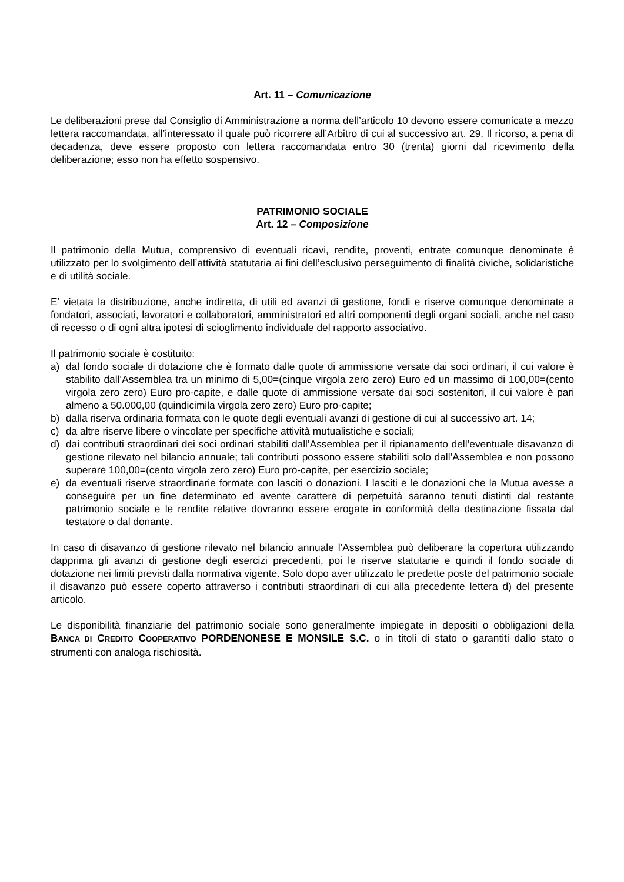Art. 11 – Comunicazione
Le deliberazioni prese dal Consiglio di Amministrazione a norma dell’articolo 10 devono essere comunicate a mezzo lettera raccomandata, all’interessato il quale può ricorrere all’Arbitro di cui al successivo art. 29. Il ricorso, a pena di decadenza, deve essere proposto con lettera raccomandata entro 30 (trenta) giorni dal ricevimento della deliberazione; esso non ha effetto sospensivo.
PATRIMONIO SOCIALE
Art. 12 – Composizione
Il patrimonio della Mutua, comprensivo di eventuali ricavi, rendite, proventi, entrate comunque denominate è utilizzato per lo svolgimento dell’attività statutaria ai fini dell’esclusivo perseguimento di finalità civiche, solidaristiche e di utilità sociale.
E’ vietata la distribuzione, anche indiretta, di utili ed avanzi di gestione, fondi e riserve comunque denominate a fondatori, associati, lavoratori e collaboratori, amministratori ed altri componenti degli organi sociali, anche nel caso di recesso o di ogni altra ipotesi di scioglimento individuale del rapporto associativo.
Il patrimonio sociale è costituito:
a) dal fondo sociale di dotazione che è formato dalle quote di ammissione versate dai soci ordinari, il cui valore è stabilito dall’Assemblea tra un minimo di 5,00=(cinque virgola zero zero) Euro ed un massimo di 100,00=(cento virgola zero zero) Euro pro-capite, e dalle quote di ammissione versate dai soci sostenitori, il cui valore è pari almeno a 50.000,00 (quindicimila virgola zero zero) Euro pro-capite;
b) dalla riserva ordinaria formata con le quote degli eventuali avanzi di gestione di cui al successivo art. 14;
c) da altre riserve libere o vincolate per specifiche attività mutualistiche e sociali;
d) dai contributi straordinari dei soci ordinari stabiliti dall’Assemblea per il ripianamento dell’eventuale disavanzo di gestione rilevato nel bilancio annuale; tali contributi possono essere stabiliti solo dall’Assemblea e non possono superare 100,00=(cento virgola zero zero) Euro pro-capite, per esercizio sociale;
e) da eventuali riserve straordinarie formate con lasciti o donazioni. I lasciti e le donazioni che la Mutua avesse a conseguire per un fine determinato ed avente carattere di perpetuità saranno tenuti distinti dal restante patrimonio sociale e le rendite relative dovranno essere erogate in conformità della destinazione fissata dal testatore o dal donante.
In caso di disavanzo di gestione rilevato nel bilancio annuale l’Assemblea può deliberare la copertura utilizzando dapprima gli avanzi di gestione degli esercizi precedenti, poi le riserve statutarie e quindi il fondo sociale di dotazione nei limiti previsti dalla normativa vigente. Solo dopo aver utilizzato le predette poste del patrimonio sociale il disavanzo può essere coperto attraverso i contributi straordinari di cui alla precedente lettera d) del presente articolo.
Le disponibilità finanziarie del patrimonio sociale sono generalmente impiegate in depositi o obbligazioni della BANCA DI CREDITO COOPERATIVO PORDENONESE E MONSILE S.C. o in titoli di stato o garantiti dallo stato o strumenti con analoga rischiosità.